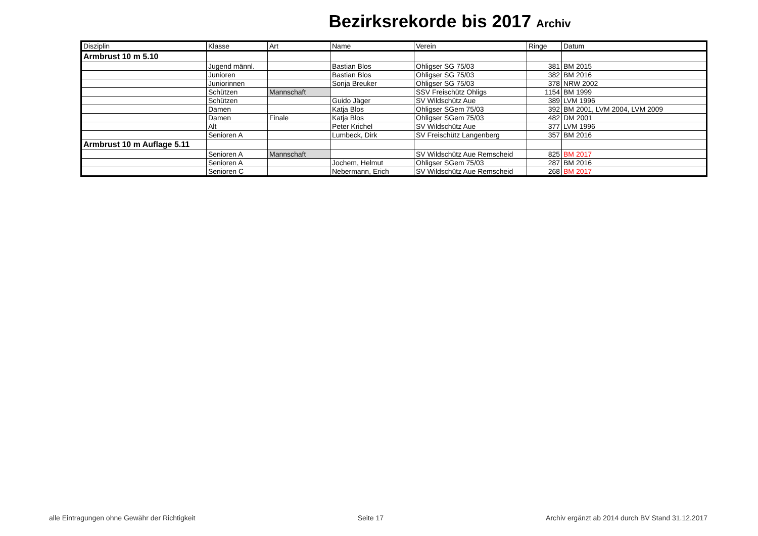Bezirksrekorde bis 2017 Archiv
| Disziplin | Klasse | Art | Name | Verein | Ringe | Datum |
| --- | --- | --- | --- | --- | --- | --- |
| Armbrust 10 m 5.10 | | | | | | |
| | Jugend männl. | | Bastian Blos | Ohligser SG 75/03 | 381 | BM 2015 |
| | Junioren | | Bastian Blos | Ohligser SG 75/03 | 382 | BM 2016 |
| | Juniorinnen | | Sonja Breuker | Ohligser SG 75/03 | 378 | NRW 2002 |
| | Schützen | Mannschaft | | SSV Freischütz Ohligs | 1154 | BM 1999 |
| | Schützen | | Guido Jäger | SV Wildschütz Aue | 389 | LVM 1996 |
| | Damen | | Katja Blos | Ohligser SGem 75/03 | 392 | BM 2001, LVM 2004, LVM 2009 |
| | Damen | Finale | Katja Blos | Ohligser SGem 75/03 | 482 | DM 2001 |
| | Alt | | Peter Krichel | SV Wildschütz Aue | 377 | LVM 1996 |
| | Senioren A | | Lumbeck, Dirk | SV Freischütz Langenberg | 357 | BM 2016 |
| Armbrust 10 m Auflage 5.11 | | | | | | |
| | Senioren A | Mannschaft | | SV Wildschütz Aue Remscheid | 825 | BM 2017 |
| | Senioren A | | Jochem, Helmut | Ohligser SGem 75/03 | 287 | BM 2016 |
| | Senioren C | | Nebermann, Erich | SV Wildschütz Aue Remscheid | 268 | BM 2017 |
alle Eintragungen ohne Gewähr der Richtigkeit Seite 17 Archiv ergänzt ab 2014 durch BV Stand 31.12.2017